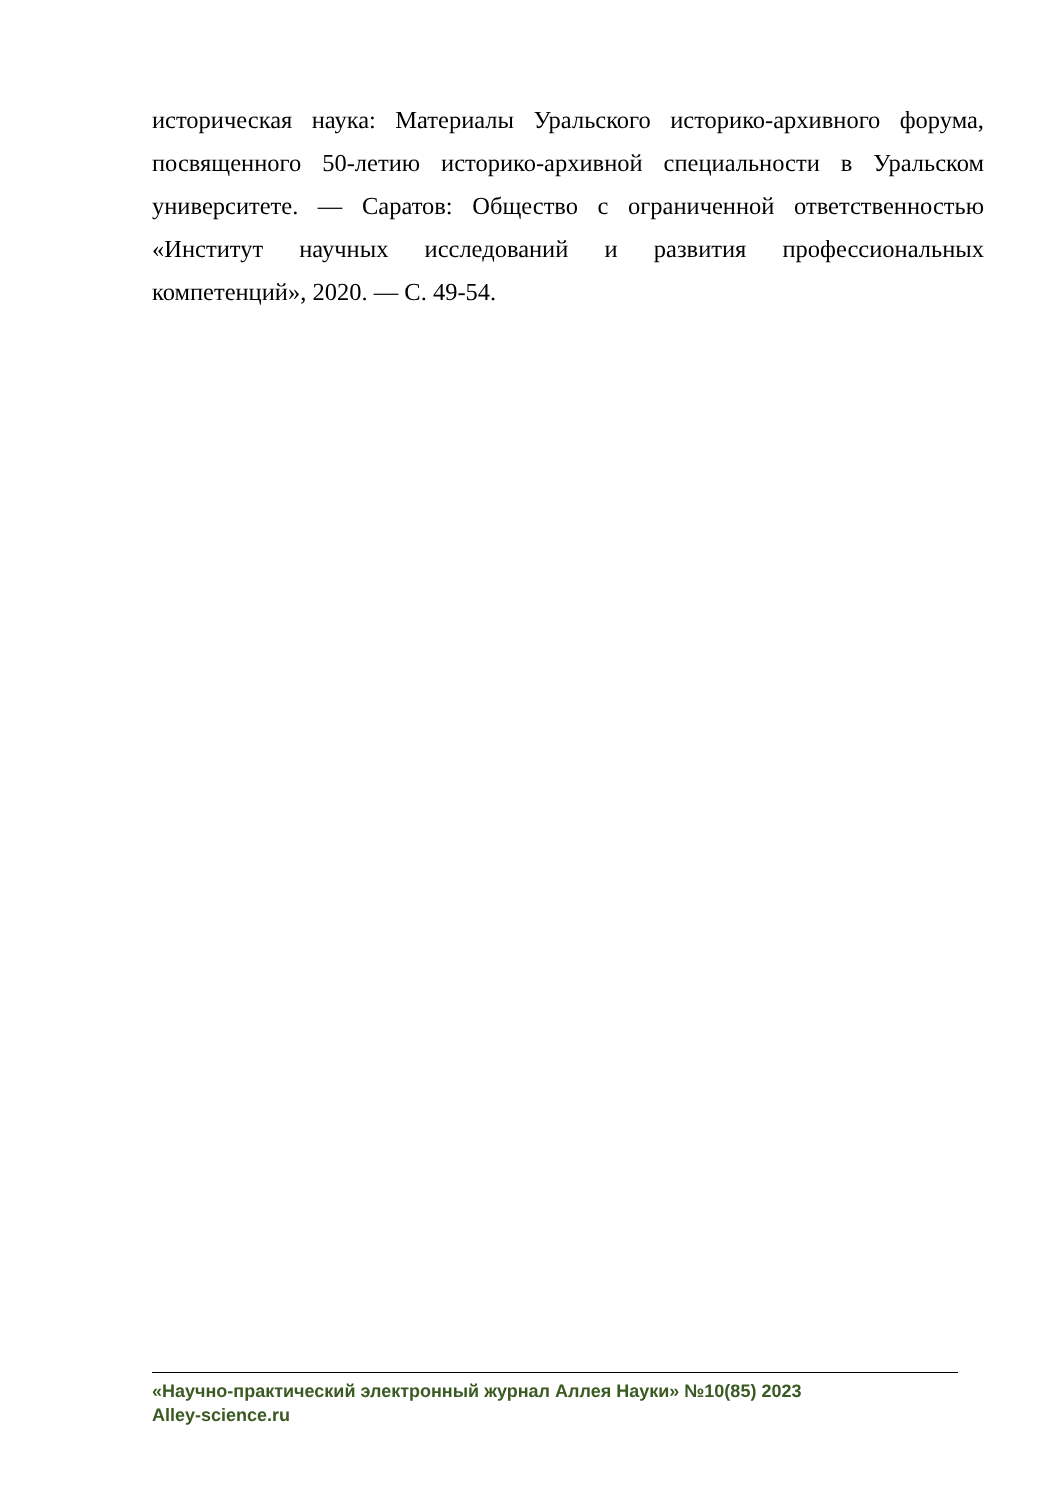историческая наука: Материалы Уральского историко-архивного форума, посвященного 50-летию историко-архивной специальности в Уральском университете. — Саратов: Общество с ограниченной ответственностью «Институт научных исследований и развития профессиональных компетенций», 2020. — С. 49-54.
«Научно-практический электронный журнал Аллея Науки» №10(85) 2023
Alley-science.ru